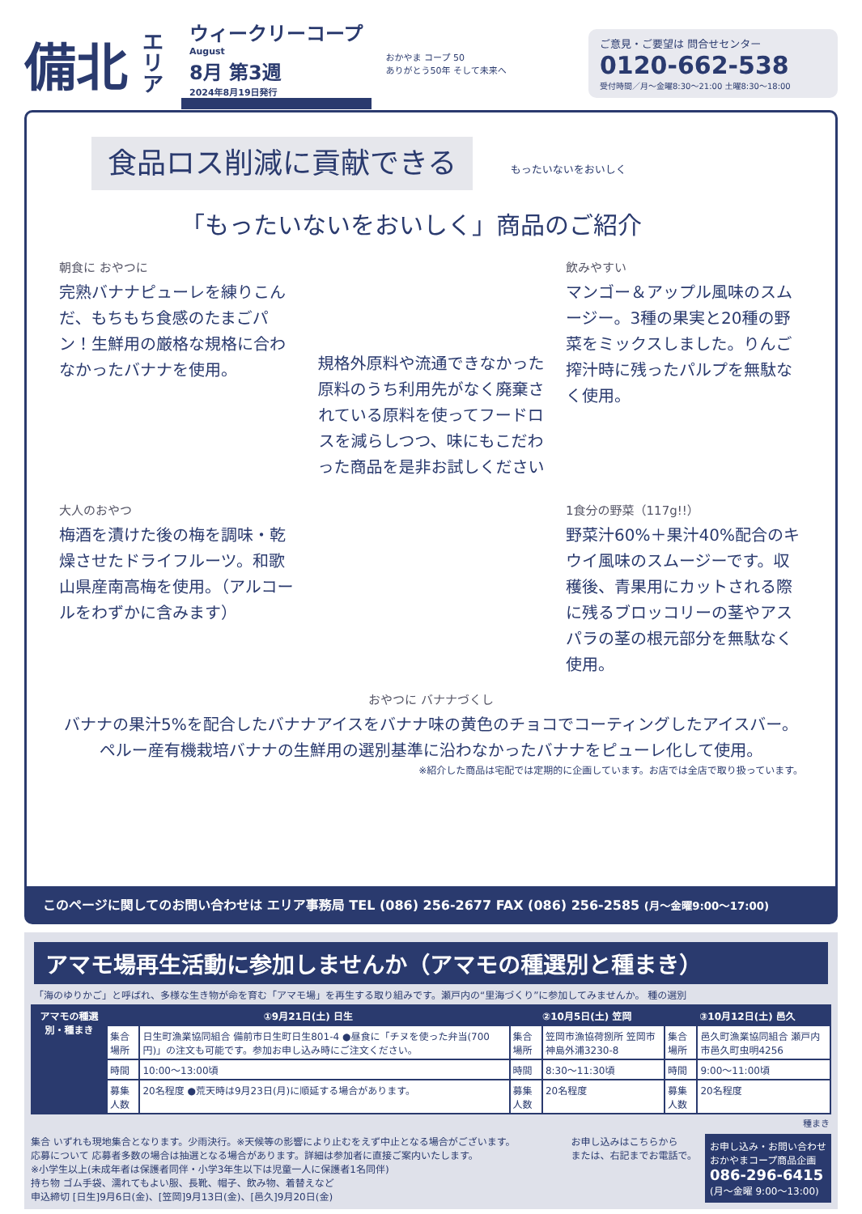備北
エリア
ウィークリーコープ
August
8月 第3週
2024年8月19日発行
おかやま コープ 50
ありがとう50年 そして未来へ
ご意見・ご要望は 問合せセンター
0120-662-538
受付時間／月～金曜8:30～21:00 土曜8:30～18:00
食品ロス削減に貢献できる
もったいないをおいしく
「もったいないをおいしく」商品のご紹介
朝食に おやつに
完熟バナナピューレを練りこんだ、もちもち食感のたまごパン！生鮮用の厳格な規格に合わなかったバナナを使用。
規格外原料や流通できなかった原料のうち利用先がなく廃棄されている原料を使ってフードロスを減らしつつ、味にもこだわった商品を是非お試しください
飲みやすい
マンゴー＆アップル風味のスムージー。3種の果実と20種の野菜をミックスしました。りんご搾汁時に残ったパルプを無駄なく使用。
大人のおやつ
梅酒を漬けた後の梅を調味・乾燥させたドライフルーツ。和歌山県産南高梅を使用。（アルコールをわずかに含みます）
1食分の野菜（117g!!）
野菜汁60%＋果汁40%配合のキウイ風味のスムージーです。収穫後、青果用にカットされる際に残るブロッコリーの茎やアスパラの茎の根元部分を無駄なく使用。
おやつに バナナづくし
バナナの果汁5%を配合したバナナアイスをバナナ味の黄色のチョコでコーティングしたアイスバー。ペルー産有機栽培バナナの生鮮用の選別基準に沿わなかったバナナをピューレ化して使用。
※紹介した商品は宅配では定期的に企画しています。お店では全店で取り扱っています。
このページに関してのお問い合わせは エリア事務局 TEL (086) 256-2677 FAX (086) 256-2585 (月～金曜9:00～17:00)
アマモ場再生活動に参加しませんか（アマモの種選別と種まき）
「海のゆりかご」と呼ばれ、多様な生き物が命を育む「アマモ場」を再生する取り組みです。瀬戸内の“里海づくり”に参加してみませんか。 種の選別
| アマモの種選別・種まき | ①9月21日(土) 日生 | | ②10月5日(土) 笠岡 | | ③10月12日(土) 邑久 | |
| --- | --- | --- | --- | --- | --- | --- |
| | 集合場所 | 日生町漁業協同組合 備前市日生町日生801-4 ●昼食に「チヌを使った弁当(700円)」の注文も可能です。参加お申し込み時にご注文ください。 | 集合場所 | 笠岡市漁協荷捌所 笠岡市神島外浦3230-8 | 集合場所 | 邑久町漁業協同組合 瀬戸内市邑久町虫明4256 |
| | 時間 | 10:00～13:00頃 | 時間 | 8:30～11:30頃 | 時間 | 9:00～11:00頃 |
| | 募集人数 | 20名程度 ●荒天時は9月23日(月)に順延する場合があります。 | 募集人数 | 20名程度 | 募集人数 | 20名程度 |
種まき
集合 いずれも現地集合となります。少雨決行。※天候等の影響により止むをえず中止となる場合がございます。
応募について 応募者多数の場合は抽選となる場合があります。詳細は参加者に直接ご案内いたします。
※小学生以上(未成年者は保護者同伴・小学3年生以下は児童一人に保護者1名同伴)
持ち物 ゴム手袋、濡れてもよい服、長靴、帽子、飲み物、着替えなど
申込締切 [日生]9月6日(金)、[笠岡]9月13日(金)、[邑久]9月20日(金)
お申し込みはこちらから
または、右記までお電話で。
お申し込み・お問い合わせ
おかやまコープ商品企画
086-296-6415
(月～金曜 9:00～13:00)